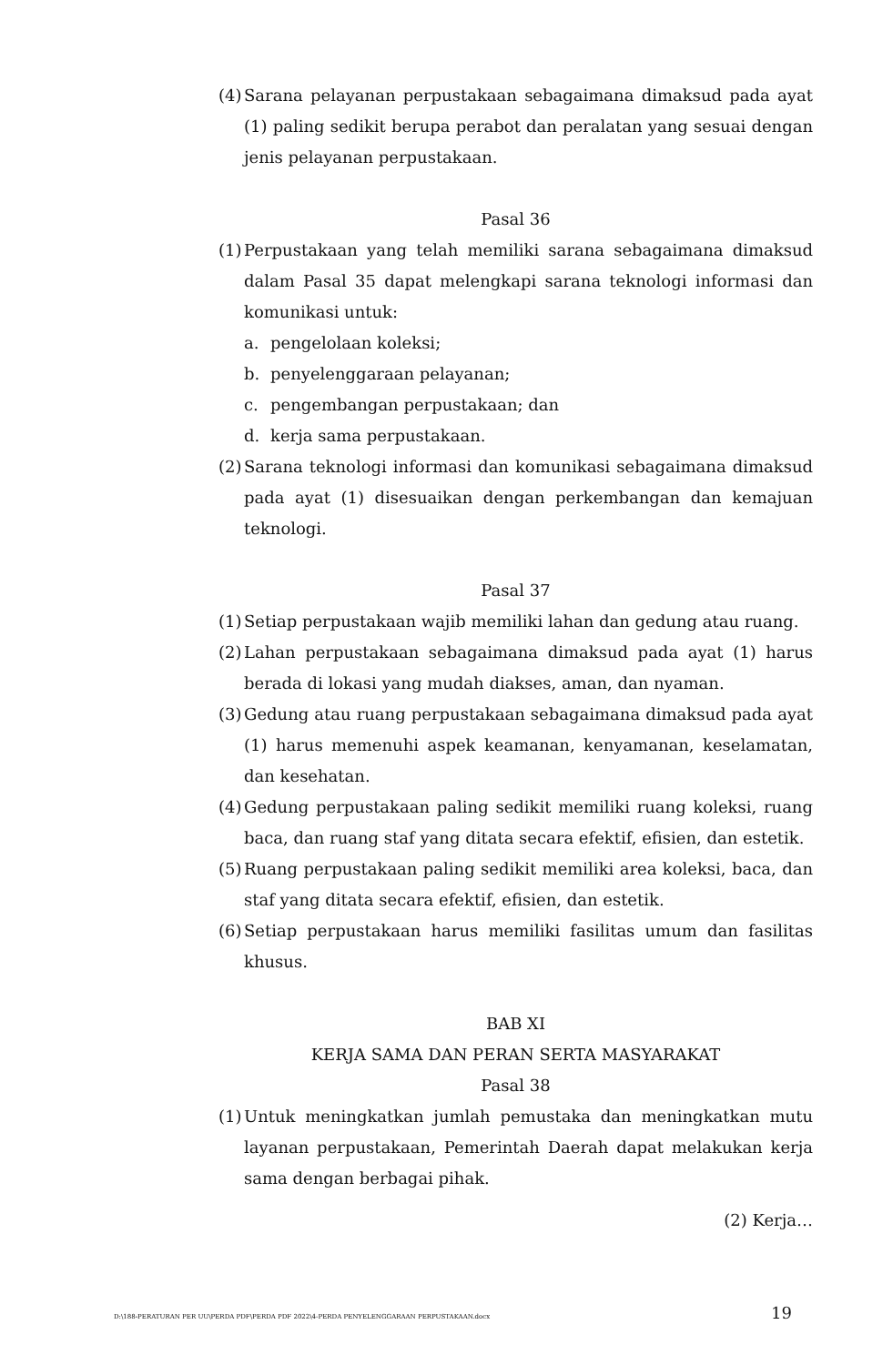(4) Sarana pelayanan perpustakaan sebagaimana dimaksud pada ayat (1) paling sedikit berupa perabot dan peralatan yang sesuai dengan jenis pelayanan perpustakaan.
Pasal 36
(1) Perpustakaan yang telah memiliki sarana sebagaimana dimaksud dalam Pasal 35 dapat melengkapi sarana teknologi informasi dan komunikasi untuk:
a. pengelolaan koleksi;
b. penyelenggaraan pelayanan;
c. pengembangan perpustakaan; dan
d. kerja sama perpustakaan.
(2) Sarana teknologi informasi dan komunikasi sebagaimana dimaksud pada ayat (1) disesuaikan dengan perkembangan dan kemajuan teknologi.
Pasal 37
(1) Setiap perpustakaan wajib memiliki lahan dan gedung atau ruang.
(2) Lahan perpustakaan sebagaimana dimaksud pada ayat (1) harus berada di lokasi yang mudah diakses, aman, dan nyaman.
(3) Gedung atau ruang perpustakaan sebagaimana dimaksud pada ayat (1) harus memenuhi aspek keamanan, kenyamanan, keselamatan, dan kesehatan.
(4) Gedung perpustakaan paling sedikit memiliki ruang koleksi, ruang baca, dan ruang staf yang ditata secara efektif, efisien, dan estetik.
(5) Ruang perpustakaan paling sedikit memiliki area koleksi, baca, dan staf yang ditata secara efektif, efisien, dan estetik.
(6) Setiap perpustakaan harus memiliki fasilitas umum dan fasilitas khusus.
BAB XI
KERJA SAMA DAN PERAN SERTA MASYARAKAT
Pasal 38
(1) Untuk meningkatkan jumlah pemustaka dan meningkatkan mutu layanan perpustakaan, Pemerintah Daerah dapat melakukan kerja sama dengan berbagai pihak.
(2) Kerja…
D:\188-PERATURAN PER UU\PERDA PDF\PERDA PDF 2022\4-PERDA PENYELENGGARAAN PERPUSTAKAAN.docx 19